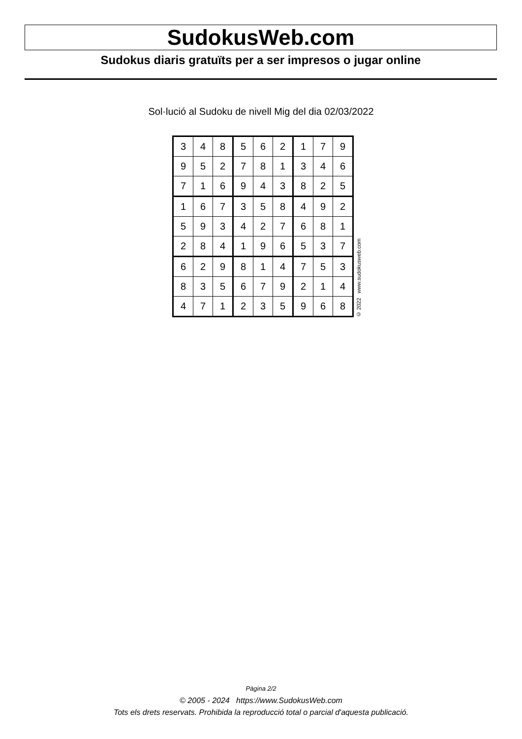SudokusWeb.com
Sudokus diaris gratuïts per a ser impresos o jugar online
Sol·lució al Sudoku de nivell Mig del dia 02/03/2022
| 3 | 4 | 8 | 5 | 6 | 2 | 1 | 7 | 9 |
| 9 | 5 | 2 | 7 | 8 | 1 | 3 | 4 | 6 |
| 7 | 1 | 6 | 9 | 4 | 3 | 8 | 2 | 5 |
| 1 | 6 | 7 | 3 | 5 | 8 | 4 | 9 | 2 |
| 5 | 9 | 3 | 4 | 2 | 7 | 6 | 8 | 1 |
| 2 | 8 | 4 | 1 | 9 | 6 | 5 | 3 | 7 |
| 6 | 2 | 9 | 8 | 1 | 4 | 7 | 5 | 3 |
| 8 | 3 | 5 | 6 | 7 | 9 | 2 | 1 | 4 |
| 4 | 7 | 1 | 2 | 3 | 5 | 9 | 6 | 8 |
© 2022 www.sudokusweb.com
Pàgina 2/2
© 2005 - 2024 https://www.SudokusWeb.com
Tots els drets reservats. Prohibida la reproducció total o parcial d'aquesta publicació.